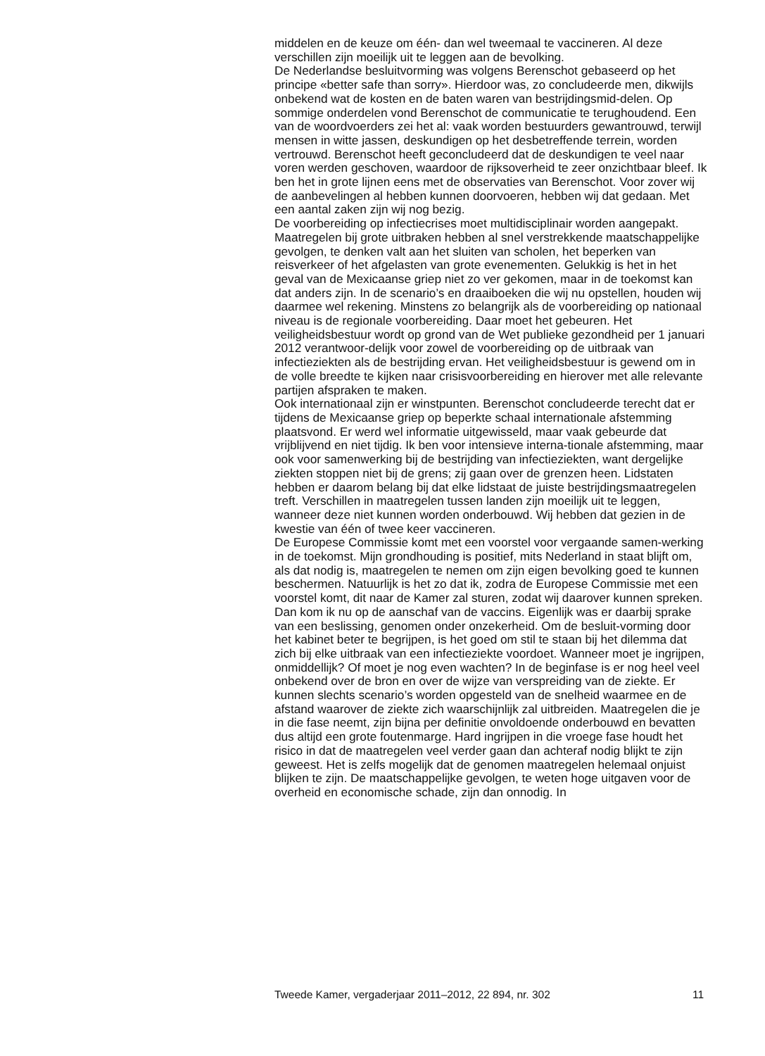middelen en de keuze om één- dan wel tweemaal te vaccineren. Al deze verschillen zijn moeilijk uit te leggen aan de bevolking.
De Nederlandse besluitvorming was volgens Berenschot gebaseerd op het principe «better safe than sorry». Hierdoor was, zo concludeerde men, dikwijls onbekend wat de kosten en de baten waren van bestrijdingsmid-delen. Op sommige onderdelen vond Berenschot de communicatie te terughoudend. Een van de woordvoerders zei het al: vaak worden bestuurders gewantrouwd, terwijl mensen in witte jassen, deskundigen op het desbetreffende terrein, worden vertrouwd. Berenschot heeft geconcludeerd dat de deskundigen te veel naar voren werden geschoven, waardoor de rijksoverheid te zeer onzichtbaar bleef. Ik ben het in grote lijnen eens met de observaties van Berenschot. Voor zover wij de aanbevelingen al hebben kunnen doorvoeren, hebben wij dat gedaan. Met een aantal zaken zijn wij nog bezig.
De voorbereiding op infectiecrises moet multidisciplinair worden aangepakt. Maatregelen bij grote uitbraken hebben al snel verstrekkende maatschappelijke gevolgen, te denken valt aan het sluiten van scholen, het beperken van reisverkeer of het afgelasten van grote evenementen. Gelukkig is het in het geval van de Mexicaanse griep niet zo ver gekomen, maar in de toekomst kan dat anders zijn. In de scenario’s en draaiboeken die wij nu opstellen, houden wij daarmee wel rekening. Minstens zo belangrijk als de voorbereiding op nationaal niveau is de regionale voorbereiding. Daar moet het gebeuren. Het veiligheidsbestuur wordt op grond van de Wet publieke gezondheid per 1 januari 2012 verantwoor-delijk voor zowel de voorbereiding op de uitbraak van infectieziekten als de bestrijding ervan. Het veiligheidsbestuur is gewend om in de volle breedte te kijken naar crisisvoorbereiding en hierover met alle relevante partijen afspraken te maken.
Ook internationaal zijn er winstpunten. Berenschot concludeerde terecht dat er tijdens de Mexicaanse griep op beperkte schaal internationale afstemming plaatsvond. Er werd wel informatie uitgewisseld, maar vaak gebeurde dat vrijblijvend en niet tijdig. Ik ben voor intensieve interna-tionale afstemming, maar ook voor samenwerking bij de bestrijding van infectieziekten, want dergelijke ziekten stoppen niet bij de grens; zij gaan over de grenzen heen. Lidstaten hebben er daarom belang bij dat elke lidstaat de juiste bestrijdingsmaatregelen treft. Verschillen in maatregelen tussen landen zijn moeilijk uit te leggen, wanneer deze niet kunnen worden onderbouwd. Wij hebben dat gezien in de kwestie van één of twee keer vaccineren.
De Europese Commissie komt met een voorstel voor vergaande samen-werking in de toekomst. Mijn grondhouding is positief, mits Nederland in staat blijft om, als dat nodig is, maatregelen te nemen om zijn eigen bevolking goed te kunnen beschermen. Natuurlijk is het zo dat ik, zodra de Europese Commissie met een voorstel komt, dit naar de Kamer zal sturen, zodat wij daarover kunnen spreken.
Dan kom ik nu op de aanschaf van de vaccins. Eigenlijk was er daarbij sprake van een beslissing, genomen onder onzekerheid. Om de besluit-vorming door het kabinet beter te begrijpen, is het goed om stil te staan bij het dilemma dat zich bij elke uitbraak van een infectieziekte voordoet. Wanneer moet je ingrijpen, onmiddellijk? Of moet je nog even wachten? In de beginfase is er nog heel veel onbekend over de bron en over de wijze van verspreiding van de ziekte. Er kunnen slechts scenario’s worden opgesteld van de snelheid waarmee en de afstand waarover de ziekte zich waarschijnlijk zal uitbreiden. Maatregelen die je in die fase neemt, zijn bijna per definitie onvoldoende onderbouwd en bevatten dus altijd een grote foutenmarge. Hard ingrijpen in die vroege fase houdt het risico in dat de maatregelen veel verder gaan dan achteraf nodig blijkt te zijn geweest. Het is zelfs mogelijk dat de genomen maatregelen helemaal onjuist blijken te zijn. De maatschappelijke gevolgen, te weten hoge uitgaven voor de overheid en economische schade, zijn dan onnodig. In
Tweede Kamer, vergaderjaar 2011–2012, 22 894, nr. 302 11